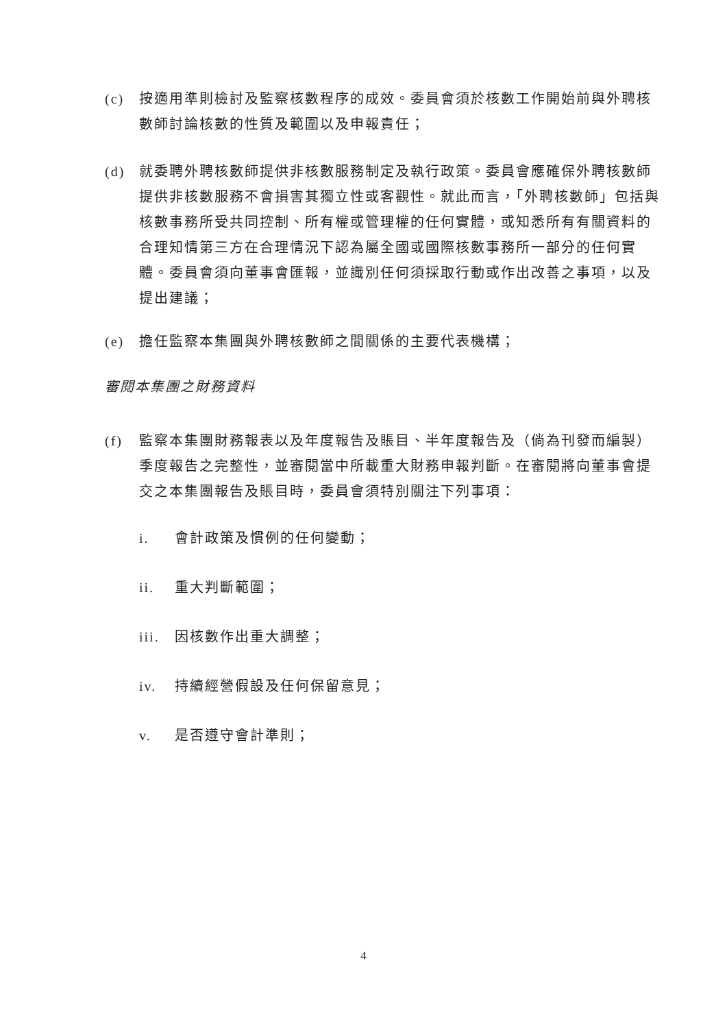(c) 按適用準則檢討及監察核數程序的成效。委員會須於核數工作開始前與外聘核數師討論核數的性質及範圍以及申報責任；
(d) 就委聘外聘核數師提供非核數服務制定及執行政策。委員會應確保外聘核數師提供非核數服務不會損害其獨立性或客觀性。就此而言，「外聘核數師」包括與核數事務所受共同控制、所有權或管理權的任何實體，或知悉所有有關資料的合理知情第三方在合理情況下認為屬全國或國際核數事務所一部分的任何實體。委員會須向董事會匯報，並識別任何須採取行動或作出改善之事項，以及提出建議；
(e) 擔任監察本集團與外聘核數師之間關係的主要代表機構；
審閱本集團之財務資料
(f) 監察本集團財務報表以及年度報告及賬目、半年度報告及（倘為刊發而編製）季度報告之完整性，並審閱當中所載重大財務申報判斷。在審閱將向董事會提交之本集團報告及賬目時，委員會須特別關注下列事項：
i. 會計政策及慣例的任何變動；
ii. 重大判斷範圍；
iii. 因核數作出重大調整；
iv. 持續經營假設及任何保留意見；
v. 是否遵守會計準則；
4